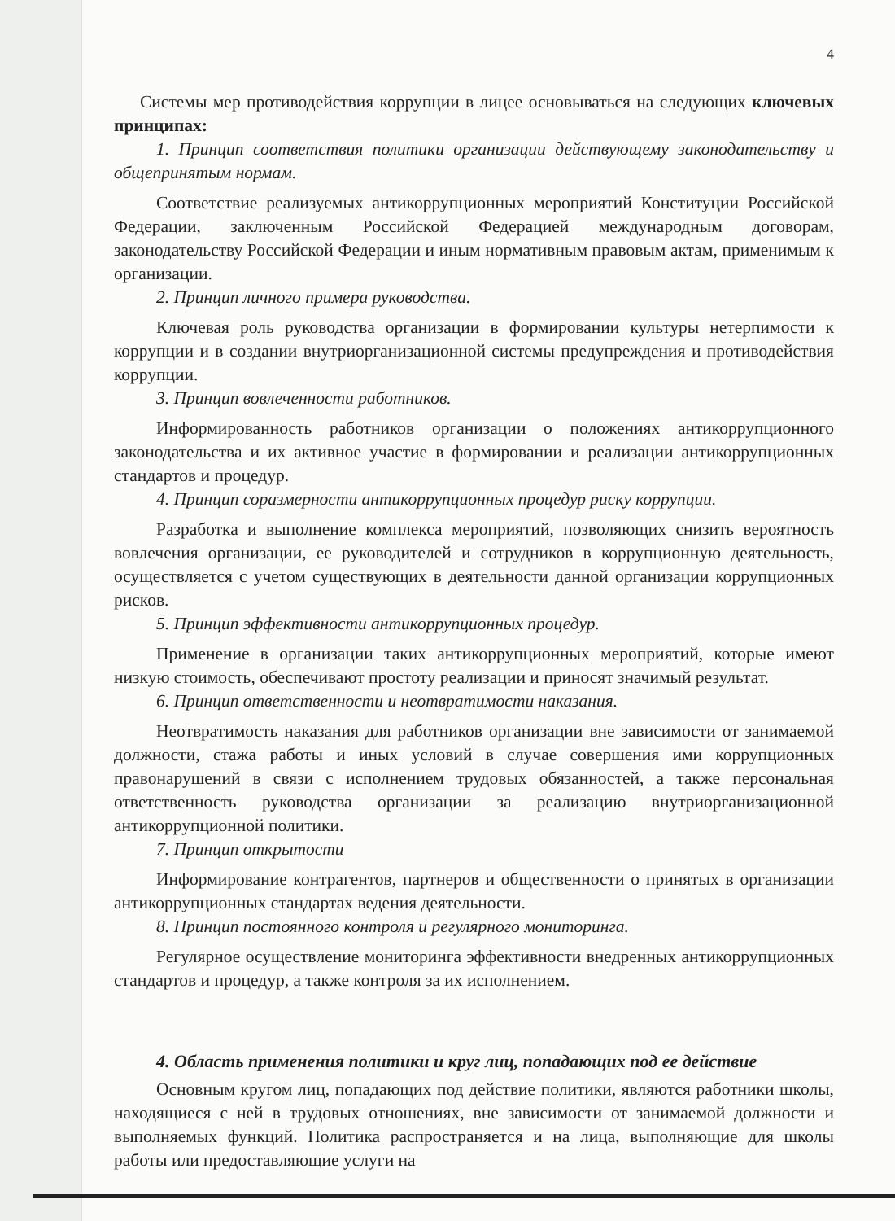4
Системы мер противодействия коррупции в лицее основываться на следующих ключевых принципах:
1. Принцип соответствия политики организации действующему законодательству и общепринятым нормам.
Соответствие реализуемых антикоррупционных мероприятий Конституции Российской Федерации, заключенным Российской Федерацией международным договорам, законодательству Российской Федерации и иным нормативным правовым актам, применимым к организации.
2. Принцип личного примера руководства.
Ключевая роль руководства организации в формировании культуры нетерпимости к коррупции и в создании внутриорганизационной системы предупреждения и противодействия коррупции.
3. Принцип вовлеченности работников.
Информированность работников организации о положениях антикоррупционного законодательства и их активное участие в формировании и реализации антикоррупционных стандартов и процедур.
4. Принцип соразмерности антикоррупционных процедур риску коррупции.
Разработка и выполнение комплекса мероприятий, позволяющих снизить вероятность вовлечения организации, ее руководителей и сотрудников в коррупционную деятельность, осуществляется с учетом существующих в деятельности данной организации коррупционных рисков.
5. Принцип эффективности антикоррупционных процедур.
Применение в организации таких антикоррупционных мероприятий, которые имеют низкую стоимость, обеспечивают простоту реализации и приносят значимый результат.
6. Принцип ответственности и неотвратимости наказания.
Неотвратимость наказания для работников организации вне зависимости от занимаемой должности, стажа работы и иных условий в случае совершения ими коррупционных правонарушений в связи с исполнением трудовых обязанностей, а также персональная ответственность руководства организации за реализацию внутриорганизационной антикоррупционной политики.
7. Принцип открытости
Информирование контрагентов, партнеров и общественности о принятых в организации антикоррупционных стандартах ведения деятельности.
8. Принцип постоянного контроля и регулярного мониторинга.
Регулярное осуществление мониторинга эффективности внедренных антикоррупционных стандартов и процедур, а также контроля за их исполнением.
4. Область применения политики и круг лиц, попадающих под ее действие
Основным кругом лиц, попадающих под действие политики, являются работники школы, находящиеся с ней в трудовых отношениях, вне зависимости от занимаемой должности и выполняемых функций. Политика распространяется и на лица, выполняющие для школы работы или предоставляющие услуги на